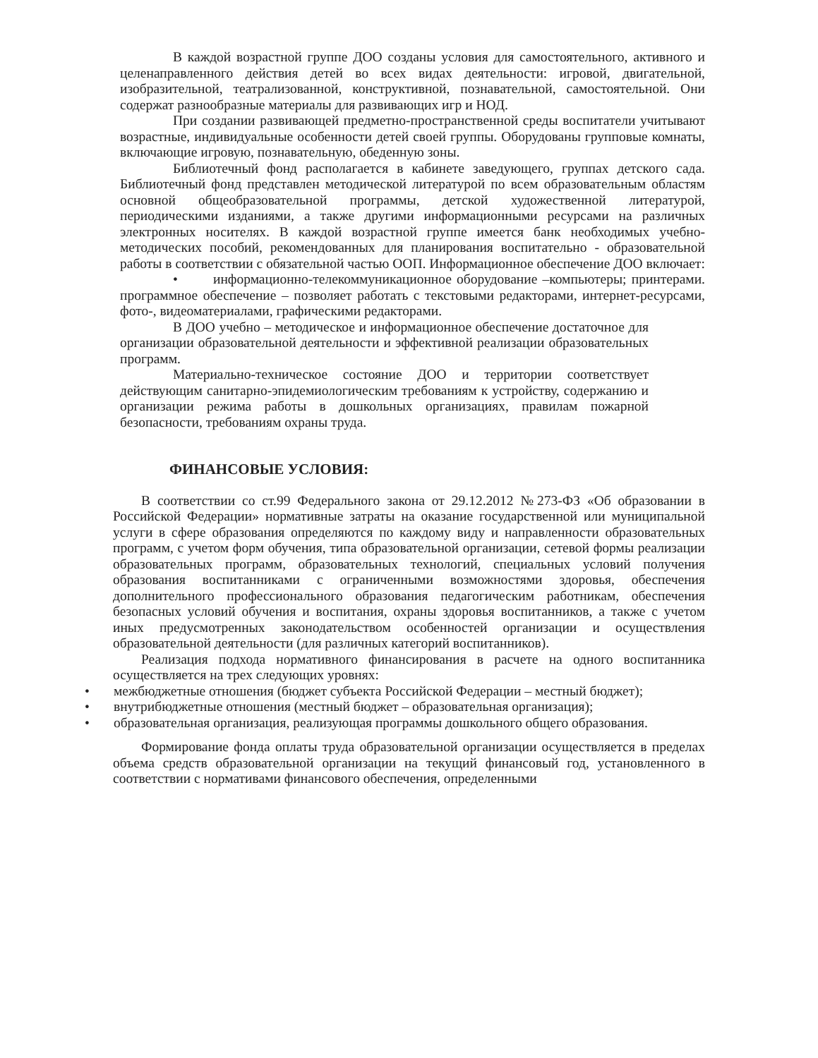В каждой возрастной группе ДОО созданы условия для самостоятельного, активного и целенаправленного действия детей во всех видах деятельности: игровой, двигательной, изобразительной, театрализованной, конструктивной, познавательной, самостоятельной. Они содержат разнообразные материалы для развивающих игр и НОД.
При создании развивающей предметно-пространственной среды воспитатели учитывают возрастные, индивидуальные особенности детей своей группы. Оборудованы групповые комнаты, включающие игровую, познавательную, обеденную зоны.
Библиотечный фонд располагается в кабинете заведующего, группах детского сада. Библиотечный фонд представлен методической литературой по всем образовательным областям основной общеобразовательной программы, детской художественной литературой, периодическими изданиями, а также другими информационными ресурсами на различных электронных носителях. В каждой возрастной группе имеется банк необходимых учебно-методических пособий, рекомендованных для планирования воспитательно - образовательной работы в соответствии с обязательной частью ООП. Информационное обеспечение ДОО включает:
• информационно-телекоммуникационное оборудование –компьютеры; принтерами. программное обеспечение – позволяет работать с текстовыми редакторами, интернет-ресурсами, фото-, видеоматериалами, графическими редакторами.
В ДОО учебно – методическое и информационное обеспечение достаточное для организации образовательной деятельности и эффективной реализации образовательных программ.
Материально-техническое состояние ДОО и территории соответствует действующим санитарно-эпидемиологическим требованиям к устройству, содержанию и организации режима работы в дошкольных организациях, правилам пожарной безопасности, требованиям охраны труда.
ФИНАНСОВЫЕ УСЛОВИЯ:
В соответствии со ст.99 Федерального закона от 29.12.2012 №273-ФЗ «Об образовании в Российской Федерации» нормативные затраты на оказание государственной или муниципальной услуги в сфере образования определяются по каждому виду и направленности образовательных программ, с учетом форм обучения, типа образовательной организации, сетевой формы реализации образовательных программ, образовательных технологий, специальных условий получения образования воспитанниками с ограниченными возможностями здоровья, обеспечения дополнительного профессионального образования педагогическим работникам, обеспечения безопасных условий обучения и воспитания, охраны здоровья воспитанников, а также с учетом иных предусмотренных законодательством особенностей организации и осуществления образовательной деятельности (для различных категорий воспитанников).
Реализация подхода нормативного финансирования в расчете на одного воспитанника осуществляется на трех следующих уровнях:
• межбюджетные отношения (бюджет субъекта Российской Федерации – местный бюджет);
• внутрибюджетные отношения (местный бюджет – образовательная организация);
• образовательная организация, реализующая программы дошкольного общего образования.
Формирование фонда оплаты труда образовательной организации осуществляется в пределах объема средств образовательной организации на текущий финансовый год, установленного в соответствии с нормативами финансового обеспечения, определенными